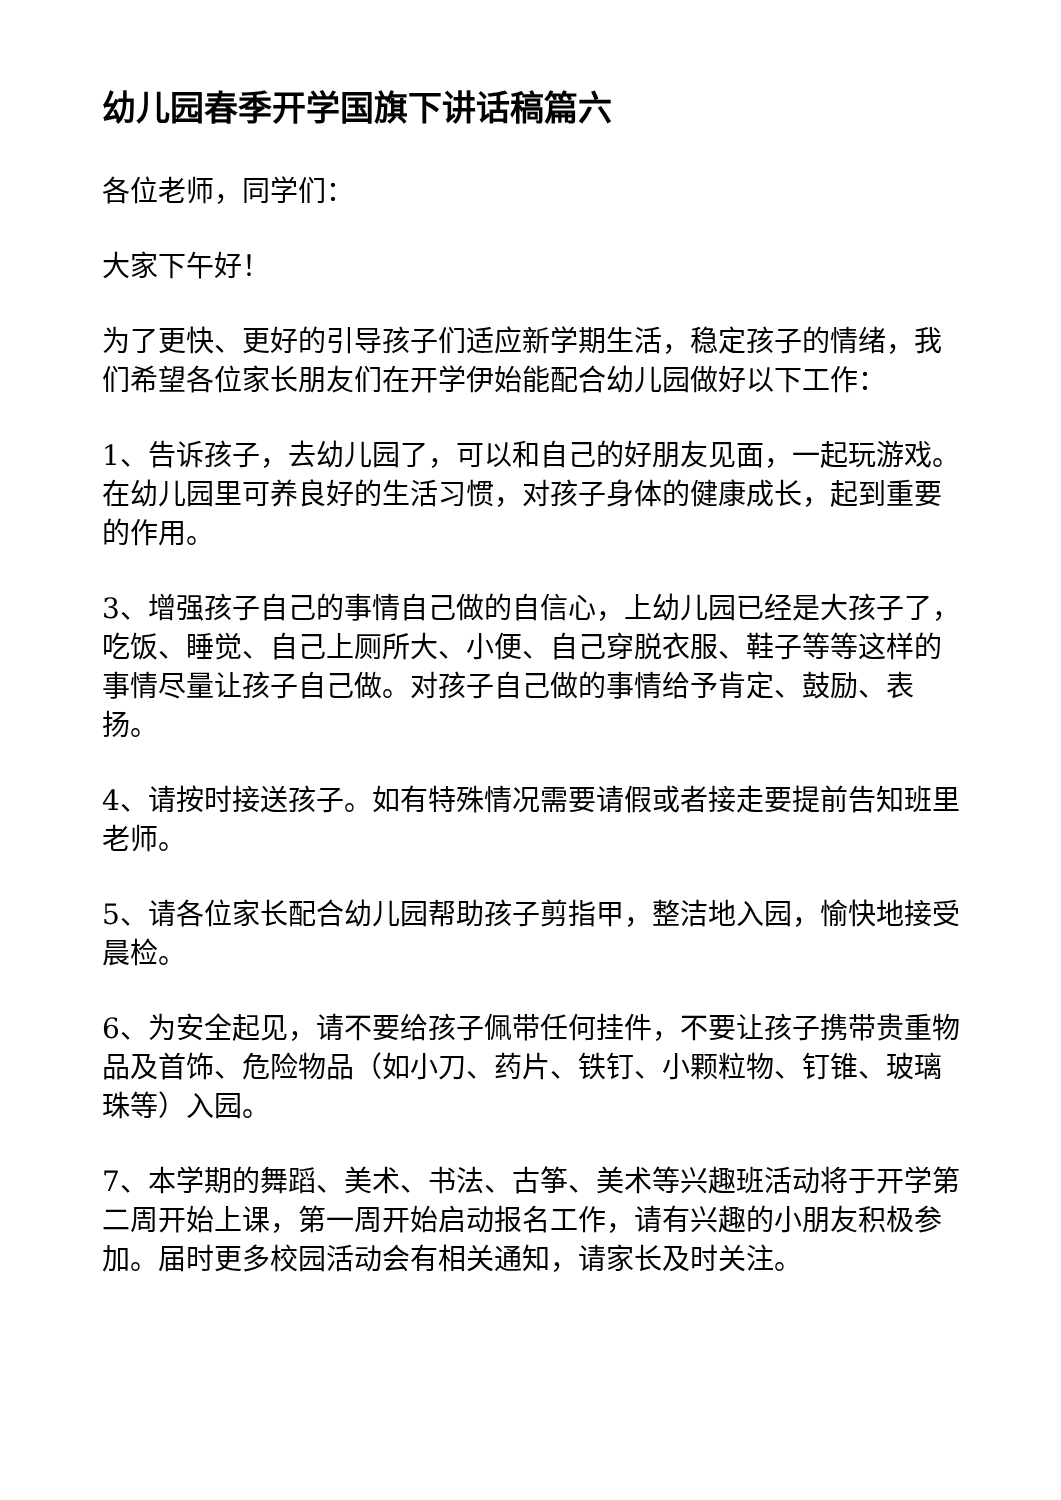幼儿园春季开学国旗下讲话稿篇六
各位老师，同学们：
大家下午好！
为了更快、更好的引导孩子们适应新学期生活，稳定孩子的情绪，我们希望各位家长朋友们在开学伊始能配合幼儿园做好以下工作：
1、告诉孩子，去幼儿园了，可以和自己的好朋友见面，一起玩游戏。在幼儿园里可养良好的生活习惯，对孩子身体的健康成长，起到重要的作用。
3、增强孩子自己的事情自己做的自信心，上幼儿园已经是大孩子了，吃饭、睡觉、自己上厕所大、小便、自己穿脱衣服、鞋子等等这样的事情尽量让孩子自己做。对孩子自己做的事情给予肯定、鼓励、表扬。
4、请按时接送孩子。如有特殊情况需要请假或者接走要提前告知班里老师。
5、请各位家长配合幼儿园帮助孩子剪指甲，整洁地入园，愉快地接受晨检。
6、为安全起见，请不要给孩子佩带任何挂件，不要让孩子携带贵重物品及首饰、危险物品（如小刀、药片、铁钉、小颗粒物、钉锥、玻璃珠等）入园。
7、本学期的舞蹈、美术、书法、古筝、美术等兴趣班活动将于开学第二周开始上课，第一周开始启动报名工作，请有兴趣的小朋友积极参加。届时更多校园活动会有相关通知，请家长及时关注。